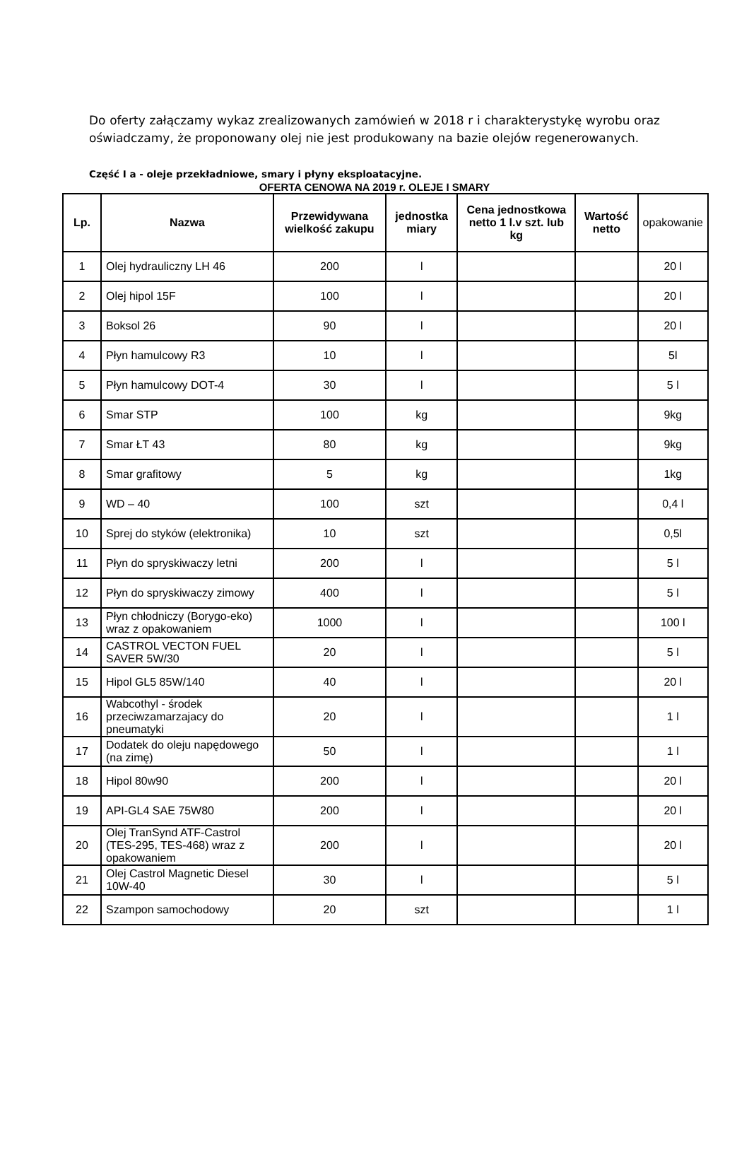Do oferty załączamy wykaz zrealizowanych zamówień w 2018 r i charakterystykę wyrobu oraz oświadczamy, że proponowany olej nie jest produkowany na bazie olejów regenerowanych.
Część I a - oleje przekładniowe, smary i płyny eksploatacyjne.
OFERTA CENOWA NA 2019 r. OLEJE I SMARY
| Lp. | Nazwa | Przewidywana wielkość zakupu | jednostka miary | Cena jednostkowa netto 1 l.v szt. lub kg | Wartość netto | opakowanie |
| --- | --- | --- | --- | --- | --- | --- |
| 1 | Olej hydrauliczny LH 46 | 200 | l | | | 20 l |
| 2 | Olej hipol 15F | 100 | l | | | 20 l |
| 3 | Boksol 26 | 90 | l | | | 20 l |
| 4 | Płyn hamulcowy R3 | 10 | l | | | 5l |
| 5 | Płyn hamulcowy DOT-4 | 30 | l | | | 5 l |
| 6 | Smar STP | 100 | kg | | | 9kg |
| 7 | Smar ŁT 43 | 80 | kg | | | 9kg |
| 8 | Smar grafitowy | 5 | kg | | | 1kg |
| 9 | WD – 40 | 100 | szt | | | 0,4 l |
| 10 | Sprej do styków (elektronika) | 10 | szt | | | 0,5l |
| 11 | Płyn do spryskiwaczy letni | 200 | l | | | 5 l |
| 12 | Płyn do spryskiwaczy zimowy | 400 | l | | | 5 l |
| 13 | Płyn chłodniczy (Borygo-eko) wraz z opakowaniem | 1000 | l | | | 100 l |
| 14 | CASTROL VECTON FUEL SAVER 5W/30 | 20 | l | | | 5 l |
| 15 | Hipol GL5 85W/140 | 40 | l | | | 20 l |
| 16 | Wabcothyl - środek przeciwzamarzajacy do pneumatyki | 20 | l | | | 1 l |
| 17 | Dodatek do oleju napędowego (na zimę) | 50 | l | | | 1 l |
| 18 | Hipol 80w90 | 200 | l | | | 20 l |
| 19 | API-GL4 SAE 75W80 | 200 | l | | | 20 l |
| 20 | Olej TranSynd ATF-Castrol (TES-295, TES-468) wraz z opakowaniem | 200 | l | | | 20 l |
| 21 | Olej Castrol Magnetic Diesel 10W-40 | 30 | l | | | 5 l |
| 22 | Szampon samochodowy | 20 | szt | | | 1 l |